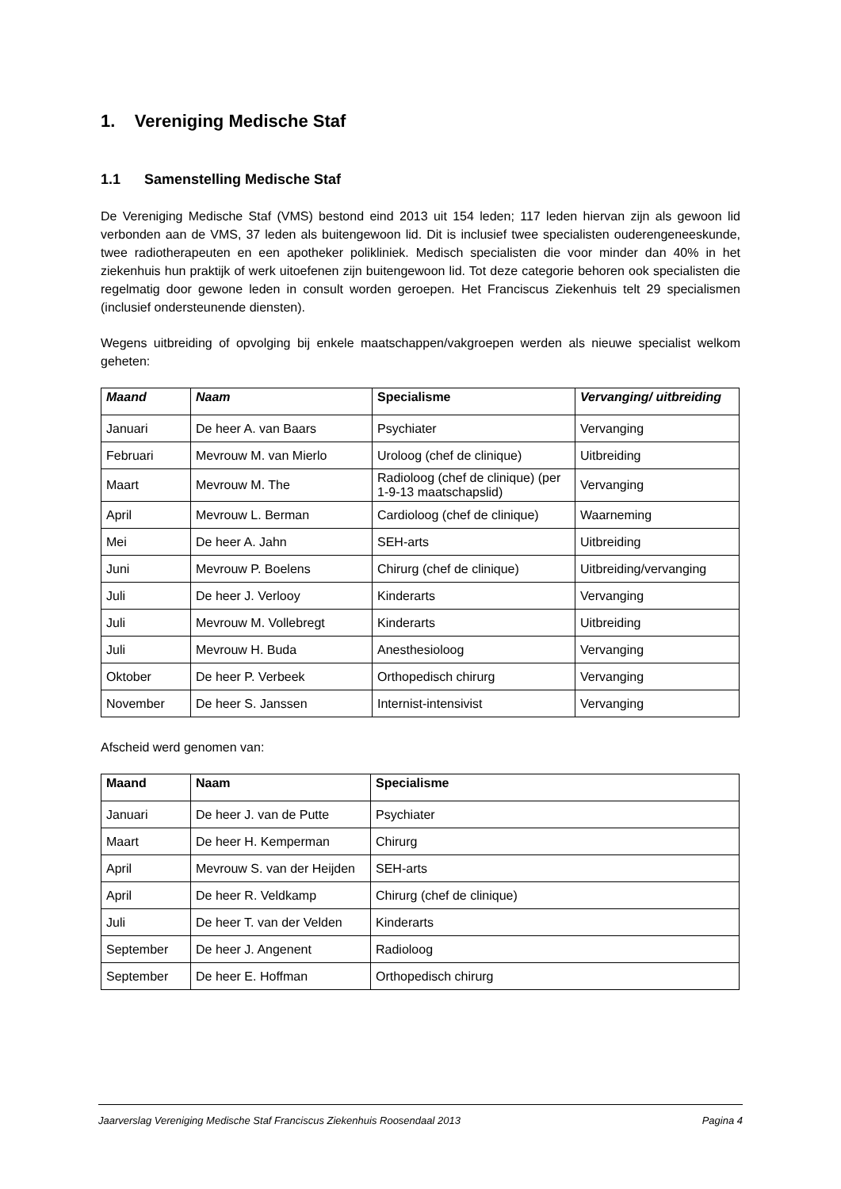1. Vereniging Medische Staf
1.1 Samenstelling Medische Staf
De Vereniging Medische Staf (VMS) bestond eind 2013 uit 154 leden; 117 leden hiervan zijn als gewoon lid verbonden aan de VMS, 37 leden als buitengewoon lid. Dit is inclusief twee specialisten ouderengeneeskunde, twee radiotherapeuten en een apotheker polikliniek. Medisch specialisten die voor minder dan 40% in het ziekenhuis hun praktijk of werk uitoefenen zijn buitengewoon lid. Tot deze categorie behoren ook specialisten die regelmatig door gewone leden in consult worden geroepen. Het Franciscus Ziekenhuis telt 29 specialismen (inclusief ondersteunende diensten).
Wegens uitbreiding of opvolging bij enkele maatschappen/vakgroepen werden als nieuwe specialist welkom geheten:
| Maand | Naam | Specialisme | Vervanging/ uitbreiding |
| --- | --- | --- | --- |
| Januari | De heer A. van Baars | Psychiater | Vervanging |
| Februari | Mevrouw M. van Mierlo | Uroloog (chef de clinique) | Uitbreiding |
| Maart | Mevrouw M. The | Radioloog (chef de clinique) (per 1-9-13 maatschapslid) | Vervanging |
| April | Mevrouw L. Berman | Cardioloog (chef de clinique) | Waarneming |
| Mei | De heer A. Jahn | SEH-arts | Uitbreiding |
| Juni | Mevrouw P. Boelens | Chirurg (chef de clinique) | Uitbreiding/vervanging |
| Juli | De heer J. Verlooy | Kinderarts | Vervanging |
| Juli | Mevrouw M. Vollebregt | Kinderarts | Uitbreiding |
| Juli | Mevrouw H. Buda | Anesthesioloog | Vervanging |
| Oktober | De heer P. Verbeek | Orthopedisch chirurg | Vervanging |
| November | De heer S. Janssen | Internist-intensivist | Vervanging |
Afscheid werd genomen van:
| Maand | Naam | Specialisme |
| --- | --- | --- |
| Januari | De heer J. van de Putte | Psychiater |
| Maart | De heer H. Kemperman | Chirurg |
| April | Mevrouw S. van der Heijden | SEH-arts |
| April | De heer R. Veldkamp | Chirurg (chef de clinique) |
| Juli | De heer T. van der Velden | Kinderarts |
| September | De heer J. Angenent | Radioloog |
| September | De heer E. Hoffman | Orthopedisch chirurg |
Jaarverslag Vereniging Medische Staf Franciscus Ziekenhuis Roosendaal 2013 Pagina 4